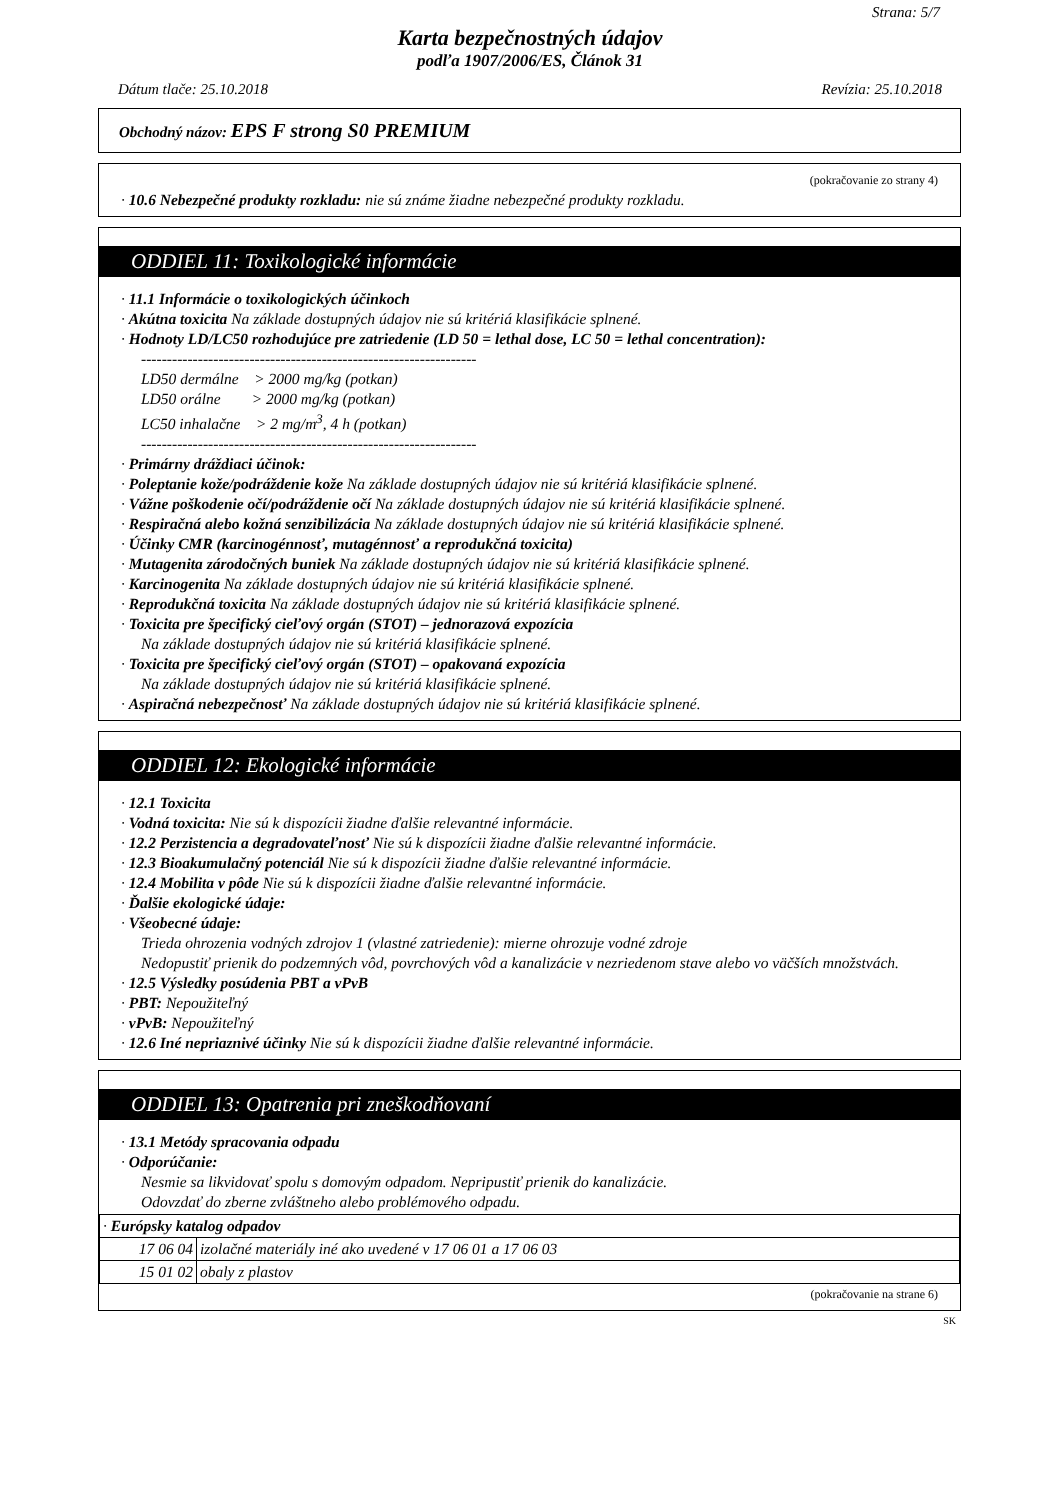Strana: 5/7
Karta bezpečnostných údajov
podľa 1907/2006/ES, Článok 31
Dátum tlače: 25.10.2018 Revízia: 25.10.2018
Obchodný názov: EPS F strong S0 PREMIUM
(pokračovanie zo strany 4)
· 10.6 Nebezpečné produkty rozkladu: nie sú známe žiadne nebezpečné produkty rozkladu.
ODDIEL 11: Toxikologické informácie
· 11.1 Informácie o toxikologických účinkoch
· Akútna toxicita Na základe dostupných údajov nie sú kritériá klasifikácie splnené.
· Hodnoty LD/LC50 rozhodujúce pre zatriedenie (LD 50 = lethal dose, LC 50 = lethal concentration):
-----------------------------------------------------------------
LD50 dermálne > 2000 mg/kg (potkan)
LD50 orálne > 2000 mg/kg (potkan)
LC50 inhalačne > 2 mg/m<sup>3</sup>, 4 h (potkan)
-----------------------------------------------------------------
· Primárny dráždiaci účinok:
· Poleptanie kože/podráždenie kože Na základe dostupných údajov nie sú kritériá klasifikácie splnené.
· Vážne poškodenie očí/podráždenie očí Na základe dostupných údajov nie sú kritériá klasifikácie splnené.
· Respiračná alebo kožná senzibilizácia Na základe dostupných údajov nie sú kritériá klasifikácie splnené.
· Účinky CMR (karcinogénnosť, mutagénnosť a reprodukčná toxicita)
· Mutagenita zárodočných buniek Na základe dostupných údajov nie sú kritériá klasifikácie splnené.
· Karcinogenita Na základe dostupných údajov nie sú kritériá klasifikácie splnené.
· Reprodukčná toxicita Na základe dostupných údajov nie sú kritériá klasifikácie splnené.
· Toxicita pre špecifický cieľový orgán (STOT) – jednorazová expozícia
Na základe dostupných údajov nie sú kritériá klasifikácie splnené.
· Toxicita pre špecifický cieľový orgán (STOT) – opakovaná expozícia
Na základe dostupných údajov nie sú kritériá klasifikácie splnené.
· Aspiračná nebezpečnosť Na základe dostupných údajov nie sú kritériá klasifikácie splnené.
ODDIEL 12: Ekologické informácie
· 12.1 Toxicita
· Vodná toxicita: Nie sú k dispozícii žiadne ďalšie relevantné informácie.
· 12.2 Perzistencia a degradovateľnosť Nie sú k dispozícii žiadne ďalšie relevantné informácie.
· 12.3 Bioakumulačný potenciál Nie sú k dispozícii žiadne ďalšie relevantné informácie.
· 12.4 Mobilita v pôde Nie sú k dispozícii žiadne ďalšie relevantné informácie.
· Ďalšie ekologické údaje:
· Všeobecné údaje:
Trieda ohrozenia vodných zdrojov 1 (vlastné zatriedenie): mierne ohrozuje vodné zdroje
Nedopustiť prienik do podzemných vôd, povrchových vôd a kanalizácie v nezriedenom stave alebo vo väčších množstvách.
· 12.5 Výsledky posúdenia PBT a vPvB
· PBT: Nepoužiteľný
· vPvB: Nepoužiteľný
· 12.6 Iné nepriaznivé účinky Nie sú k dispozícii žiadne ďalšie relevantné informácie.
ODDIEL 13: Opatrenia pri zneškodňovaní
· 13.1 Metódy spracovania odpadu
· Odporúčanie:
Nesmie sa likvidovať spolu s domovým odpadom. Nepripustiť prienik do kanalizácie.
Odovzdať do zberne zvláštneho alebo problémového odpadu.
| · Európsky katalog odpadov | |
| 17 06 04 | izolačné materiály iné ako uvedené v 17 06 01 a 17 06 03 |
| 15 01 02 | obaly z plastov |
(pokračovanie na strane 6)
SK